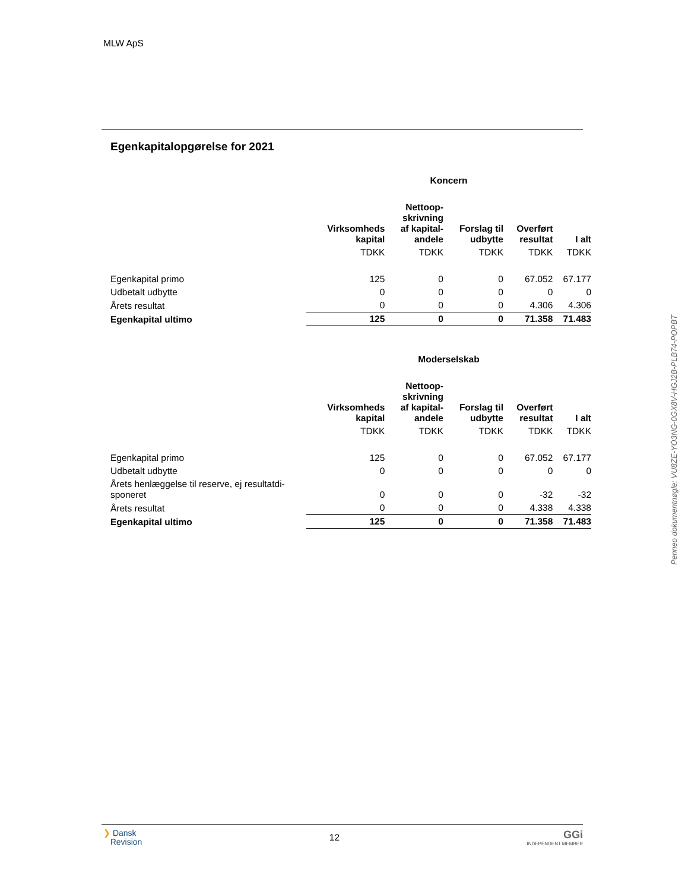MLW ApS
Egenkapitalopgørelse for 2021
| | Koncern | | | | |
| --- | --- | --- | --- | --- | --- |
| | Virksomheds kapital | Nettoop- skrivning af kapital- andele | Forslag til udbytte | Overført resultat | I alt |
| | TDKK | TDKK | TDKK | TDKK | TDKK |
| Egenkapital primo | 125 | 0 | 0 | 67.052 | 67.177 |
| Udbetalt udbytte | 0 | 0 | 0 | 0 | 0 |
| Årets resultat | 0 | 0 | 0 | 4.306 | 4.306 |
| Egenkapital ultimo | 125 | 0 | 0 | 71.358 | 71.483 |
| | Moderselskab | | | | |
| --- | --- | --- | --- | --- | --- |
| | Virksomheds kapital | Nettoop- skrivning af kapital- andele | Forslag til udbytte | Overført resultat | I alt |
| | TDKK | TDKK | TDKK | TDKK | TDKK |
| Egenkapital primo | 125 | 0 | 0 | 67.052 | 67.177 |
| Udbetalt udbytte | 0 | 0 | 0 | 0 | 0 |
| Årets henlæggelse til reserve, ej resultatdi- sponeret | 0 | 0 | 0 | -32 | -32 |
| Årets resultat | 0 | 0 | 0 | 4.338 | 4.338 |
| Egenkapital ultimo | 125 | 0 | 0 | 71.358 | 71.483 |
Penneo dokumentnøgle: VU8ZE-YO3NG-0GX8V-HGJ2B-PLB74-POPBT
❯ Dansk
Revision
12
GGi
INDEPENDENT MEMBER